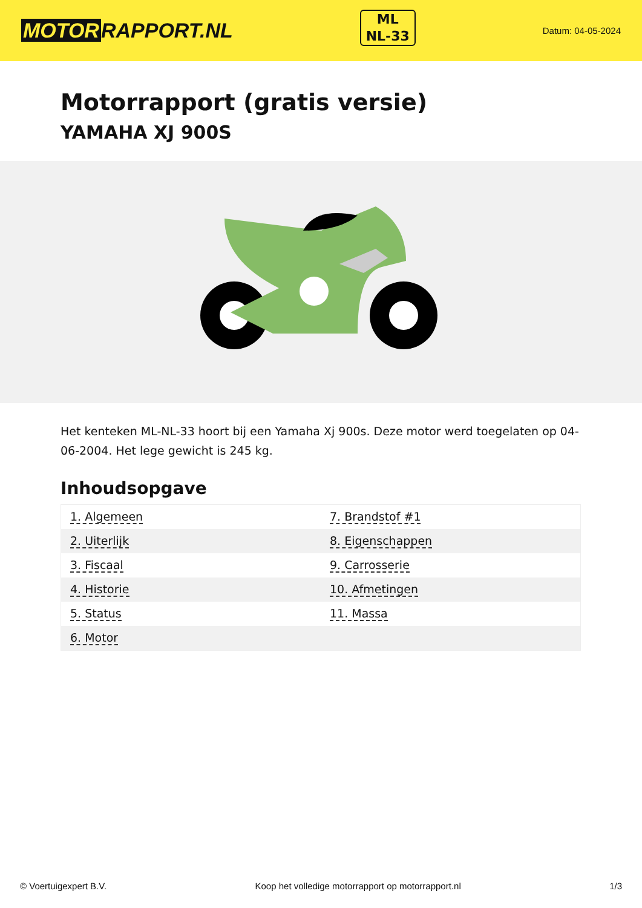MOTOR RAPPORT.NL
ML
NL-33
Datum: 04-05-2024
Motorrapport (gratis versie)
YAMAHA XJ 900S
Het kenteken ML-NL-33 hoort bij een Yamaha Xj 900s. Deze motor werd toegelaten op 04-06-2004. Het lege gewicht is 245 kg.
Inhoudsopgave
| 1. Algemeen | 7. Brandstof #1 |
| 2. Uiterlijk | 8. Eigenschappen |
| 3. Fiscaal | 9. Carrosserie |
| 4. Historie | 10. Afmetingen |
| 5. Status | 11. Massa |
| 6. Motor | |
© Voertuigexpert B.V. Koop het volledige motorrapport op motorrapport.nl 1/3